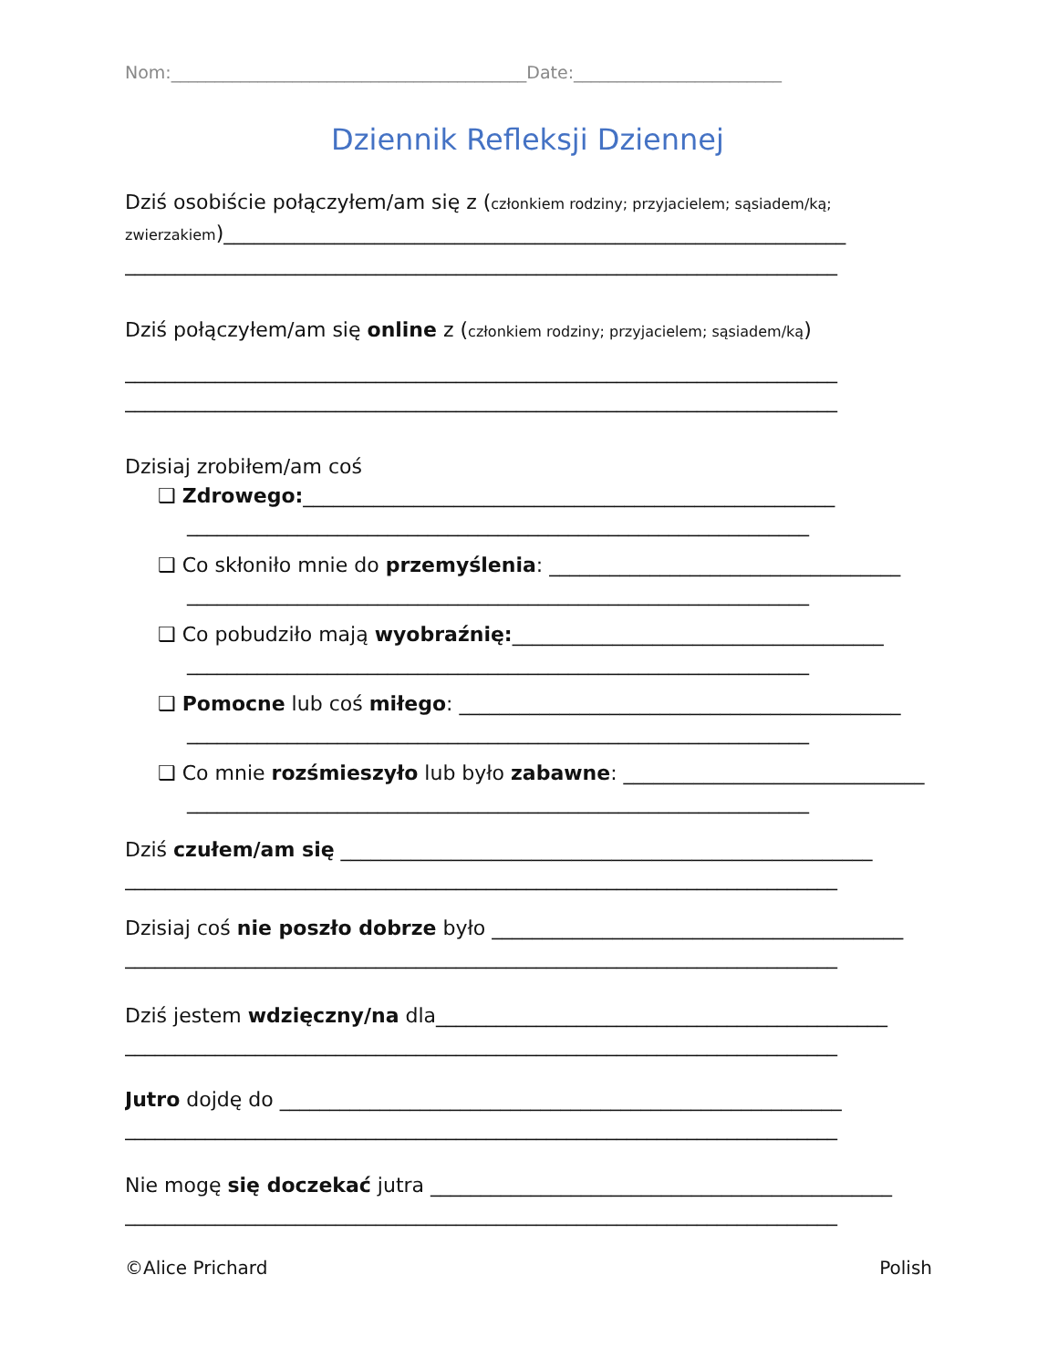Nom:_________________________________________Date:________________________
Dziennik Refleksji Dziennej
Dziś osobiście połączyłem/am się z (członkiem rodziny; przyjacielem; sąsiadem/ką;
zwierzakiem)______________________________________________________________
_______________________________________________________________________
Dziś połączyłem/am się online z (członkiem rodziny; przyjacielem; sąsiadem/ką)
_______________________________________________________________________
_______________________________________________________________________
Dzisiaj zrobiłem/am coś
❑ Zdrowego:_____________________________________________________
______________________________________________________________
❑ Co skłoniło mnie do przemyślenia: ___________________________________
______________________________________________________________
❑ Co pobudziło mają wyobraźnię:_____________________________________
______________________________________________________________
❑ Pomocne lub coś miłego: ____________________________________________
______________________________________________________________
❑ Co mnie rozśmieszyło lub było zabawne: ______________________________
______________________________________________________________
Dziś czułem/am się _____________________________________________________
_______________________________________________________________________
Dzisiaj coś nie poszło dobrze było _________________________________________
_______________________________________________________________________
Dziś jestem wdzięczny/na dla_____________________________________________
_______________________________________________________________________
Jutro dojdę do ________________________________________________________
_______________________________________________________________________
Nie mogę się doczekać jutra ______________________________________________
_______________________________________________________________________
©Alice Prichard Polish